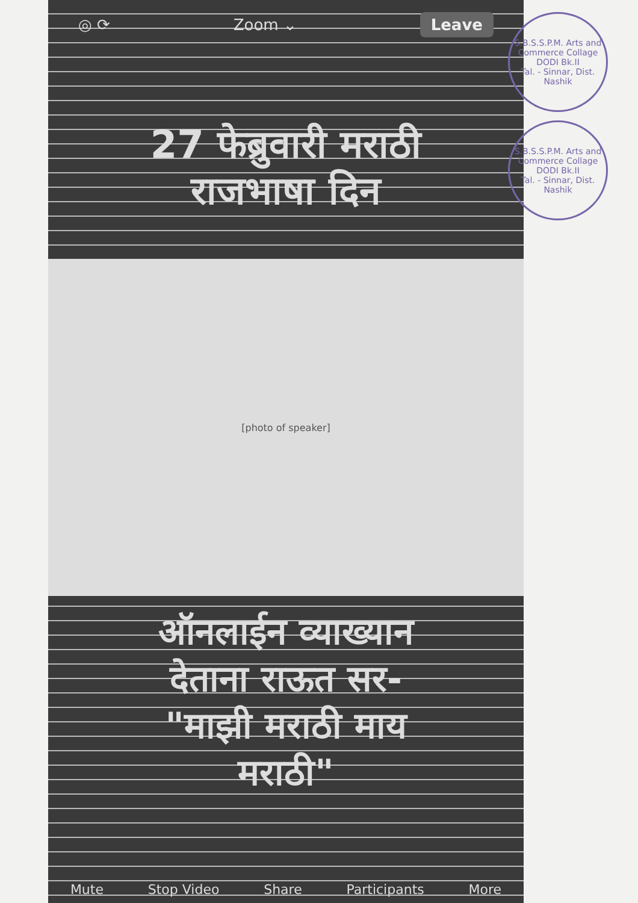◎ ⟳ Zoom ⌄ Leave
27 फेब्रुवारी मराठी
राजभाषा दिन
[photo of speaker]
ऑनलाईन व्याख्यान
देताना राऊत सर-
"माझी मराठी माय
मराठी"
Mute Stop Video Share Participants More
S.B.S.S.P.M. Arts and Commerce Collage
DODI Bk.II
Tal. - Sinnar, Dist. Nashik
S.B.S.S.P.M. Arts and Commerce Collage
DODI Bk.II
Tal. - Sinnar, Dist. Nashik